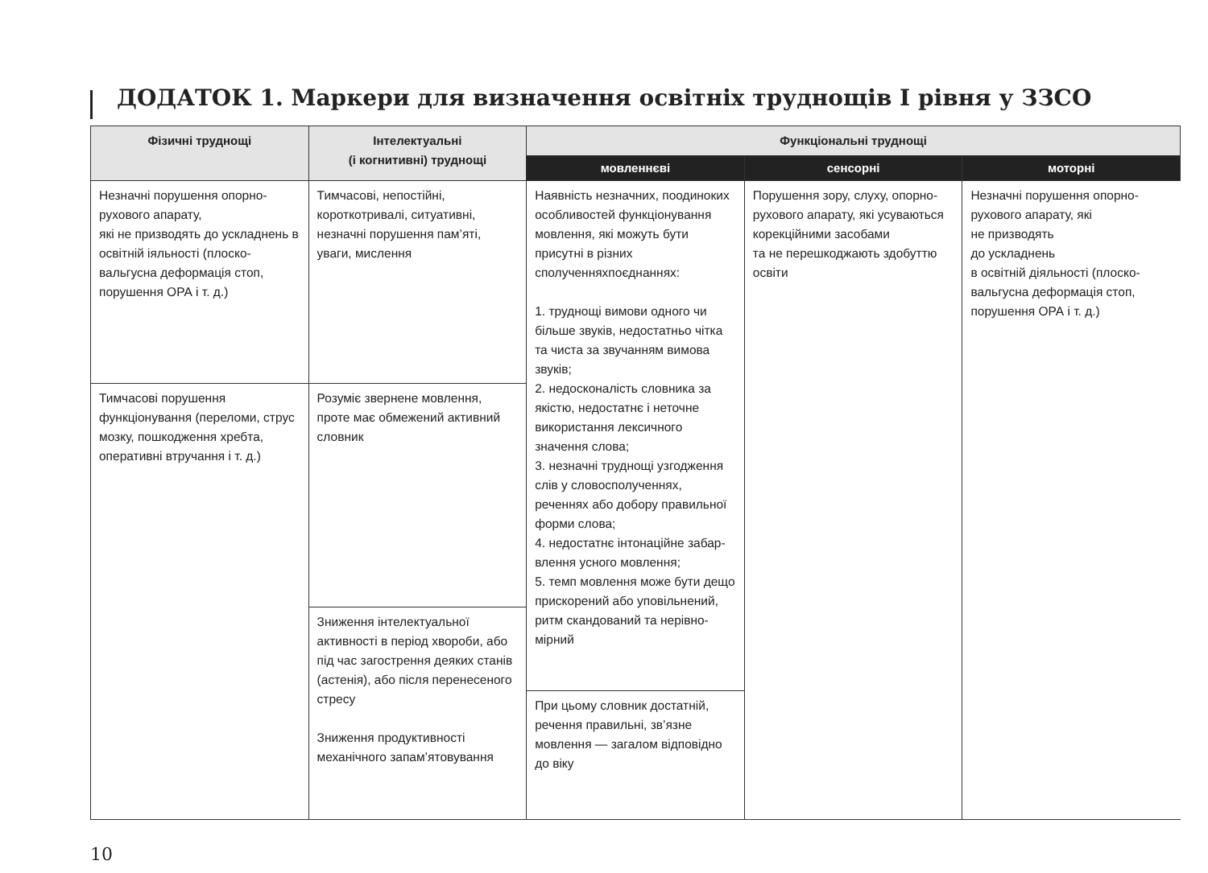ДОДАТОК 1. Маркери для визначення освітніх труднощів І рівня у ЗЗСО
| Фізичні труднощі | Інтелектуальні (і когнитивні) труднощі | Функціональні труднощі | | |
| --- | --- | --- | --- | --- |
| | | мовленнєві | сенсорні | моторні |
| Незначні порушення опорно-рухового апарату, які не призводять до ускладнень в освітній іяльності (плоско-вальгусна деформація стоп, порушення ОРА і т. д.) | Тимчасові, непостійні, короткотривалі, ситуативні, незначні порушення пам’яті, уваги, мислення | Наявність незначних, поодиноких особливостей функціонування мовлення, які можуть бути присутні в різних сполученняхпоєднаннях: 1. труднощі вимови одного чи більше звуків, недостатньо чітка та чиста за звучанням вимова звуків; 2. недосконалість словника за якістю, недостатнє і неточне використання лексичного значення слова; 3. незначні труднощі узгодження слів у словосполученнях, реченнях або добору правильної форми слова; 4. недостатнє інтонаційне забар-влення усного мовлення; 5. темп мовлення може бути дещо прискорений або уповільнений, ритм скандований та нерівно-мірний | Порушення зору, слуху, опорно-рухового апарату, які усуваються корекційними засобами та не перешкоджають здобуттю освіти | Незначні порушення опорно-рухового апарату, які не призводять до ускладнень в освітній діяльності (плоско-вальгусна деформація стоп, порушення ОРА і т. д.) |
| Тимчасові порушення функціонування (переломи, струс мозку, пошкодження хребта, оперативні втручання і т. д.) | Розуміє звернене мовлення, проте має обмежений активний словник | | | |
| | Зниження інтелектуальної активності в період хвороби, або під час загострення деяких станів (астенія), або після перенесеного стресу Зниження продуктивності механічного запам’ятовування | | | |
| | | При цьому словник достатній, речення правильні, зв’язне мовлення — загалом відповідно до віку | | |
10